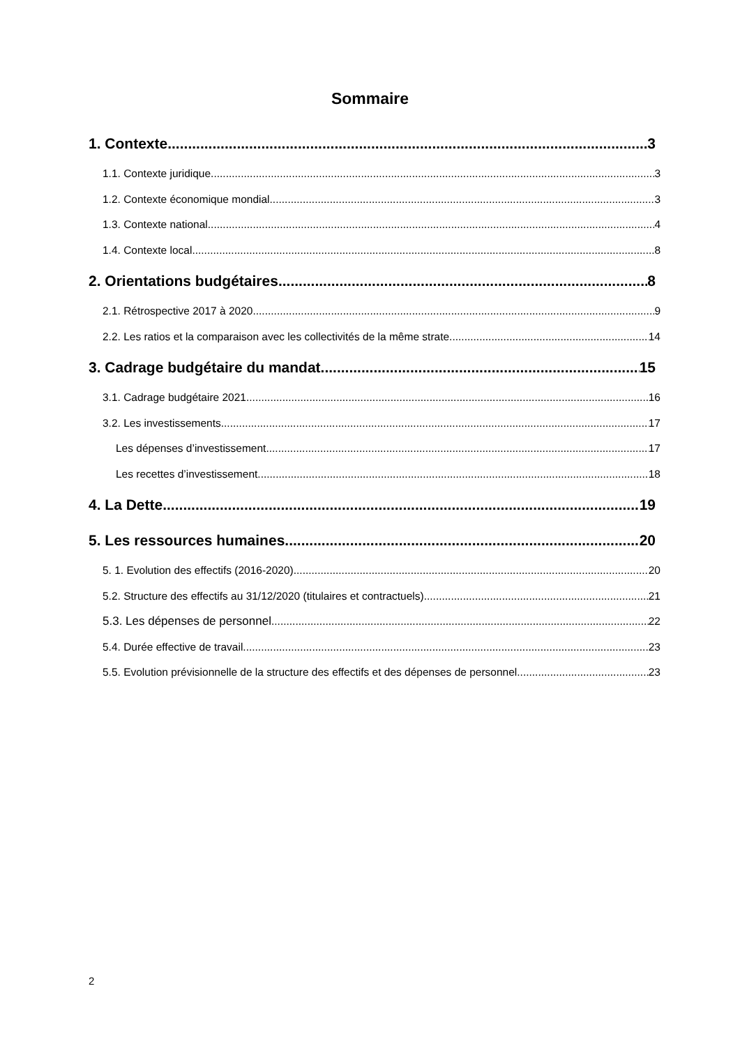Sommaire
1. Contexte 3
1.1. Contexte juridique 3
1.2. Contexte économique mondial 3
1.3. Contexte national 4
1.4. Contexte local 8
2. Orientations budgétaires 8
2.1. Rétrospective 2017 à 2020 9
2.2. Les ratios et la comparaison avec les collectivités de la même strate 14
3. Cadrage budgétaire du mandat 15
3.1. Cadrage budgétaire 2021 16
3.2. Les investissements 17
Les dépenses d’investissement 17
Les recettes d’investissement 18
4. La Dette 19
5. Les ressources humaines 20
5. 1. Evolution des effectifs (2016-2020) 20
5.2. Structure des effectifs au 31/12/2020 (titulaires et contractuels) 21
5.3. Les dépenses de personnel 22
5.4. Durée effective de travail 23
5.5. Evolution prévisionnelle de la structure des effectifs et des dépenses de personnel 23
2